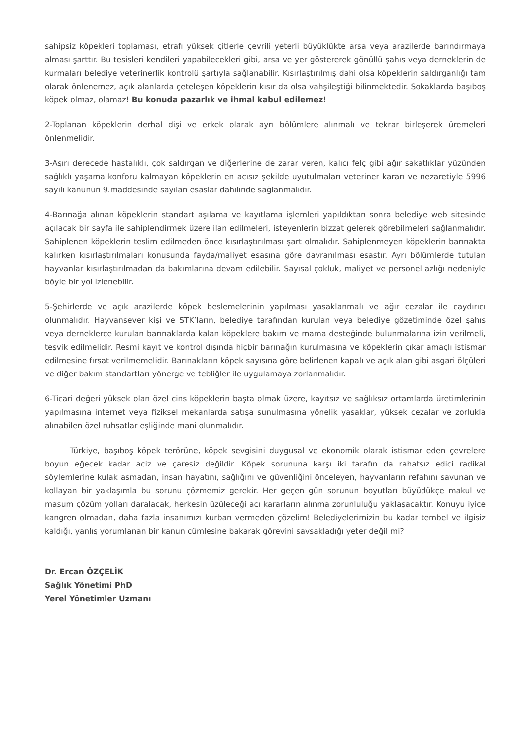sahipsiz köpekleri toplaması, etrafı yüksek çitlerle çevrili yeterli büyüklükte arsa veya arazilerde barındırmaya alması şarttır. Bu tesisleri kendileri yapabilecekleri gibi, arsa ve yer göstererek gönüllü şahıs veya derneklerin de kurmaları belediye veterinerlik kontrolü şartıyla sağlanabilir. Kısırlaştırılmış dahi olsa köpeklerin saldırganlığı tam olarak önlenemez, açık alanlarda çeteleşen köpeklerin kısır da olsa vahşileştiği bilinmektedir. Sokaklarda başıboş köpek olmaz, olamaz! Bu konuda pazarlık ve ihmal kabul edilemez!
2-Toplanan köpeklerin derhal dişi ve erkek olarak ayrı bölümlere alınmalı ve tekrar birleşerek üremeleri önlenmelidir.
3-Aşırı derecede hastalıklı, çok saldırgan ve diğerlerine de zarar veren, kalıcı felç gibi ağır sakatlıklar yüzünden sağlıklı yaşama konforu kalmayan köpeklerin en acısız şekilde uyutulmaları veteriner kararı ve nezaretiyle 5996 sayılı kanunun 9.maddesinde sayılan esaslar dahilinde sağlanmalıdır.
4-Barınağa alınan köpeklerin standart aşılama ve kayıtlama işlemleri yapıldıktan sonra belediye web sitesinde açılacak bir sayfa ile sahiplendirmek üzere ilan edilmeleri, isteyenlerin bizzat gelerek görebilmeleri sağlanmalıdır. Sahiplenen köpeklerin teslim edilmeden önce kısırlaştırılması şart olmalıdır. Sahiplenmeyen köpeklerin barınakta kalırken kısırlaştırılmaları konusunda fayda/maliyet esasına göre davranılması esastır. Ayrı bölümlerde tutulan hayvanlar kısırlaştırılmadan da bakımlarına devam edilebilir. Sayısal çokluk, maliyet ve personel azlığı nedeniyle böyle bir yol izlenebilir.
5-Şehirlerde ve açık arazilerde köpek beslemelerinin yapılması yasaklanmalı ve ağır cezalar ile caydırıcı olunmalıdır. Hayvansever kişi ve STK’ların, belediye tarafından kurulan veya belediye gözetiminde özel şahıs veya derneklerce kurulan barınaklarda kalan köpeklere bakım ve mama desteğinde bulunmalarına izin verilmeli, teşvik edilmelidir. Resmi kayıt ve kontrol dışında hiçbir barınağın kurulmasına ve köpeklerin çıkar amaçlı istismar edilmesine fırsat verilmemelidir. Barınakların köpek sayısına göre belirlenen kapalı ve açık alan gibi asgari ölçüleri ve diğer bakım standartları yönerge ve tebliğler ile uygulamaya zorlanmalıdır.
6-Ticari değeri yüksek olan özel cins köpeklerin başta olmak üzere, kayıtsız ve sağlıksız ortamlarda üretimlerinin yapılmasına internet veya fiziksel mekanlarda satışa sunulmasına yönelik yasaklar, yüksek cezalar ve zorlukla alınabilen özel ruhsatlar eşliğinde mani olunmalıdır.
Türkiye, başıboş köpek terörüne, köpek sevgisini duygusal ve ekonomik olarak istismar eden çevrelere boyun eğecek kadar aciz ve çaresiz değildir. Köpek sorununa karşı iki tarafın da rahatsız edici radikal söylemlerine kulak asmadan, insan hayatını, sağlığını ve güvenliğini önceleyen, hayvanların refahını savunan ve kollayan bir yaklaşımla bu sorunu çözmemiz gerekir. Her geçen gün sorunun boyutları büyüdükçe makul ve masum çözüm yolları daralacak, herkesin üzüleceği acı kararların alınma zorunluluğu yaklaşacaktır. Konuyu iyice kangren olmadan, daha fazla insanımızı kurban vermeden çözelim! Belediyelerimizin bu kadar tembel ve ilgisiz kaldığı, yanlış yorumlanan bir kanun cümlesine bakarak görevini savsakladığı yeter değil mi?
Dr. Ercan ÖZÇELİK
Sağlık Yönetimi PhD
Yerel Yönetimler Uzmanı